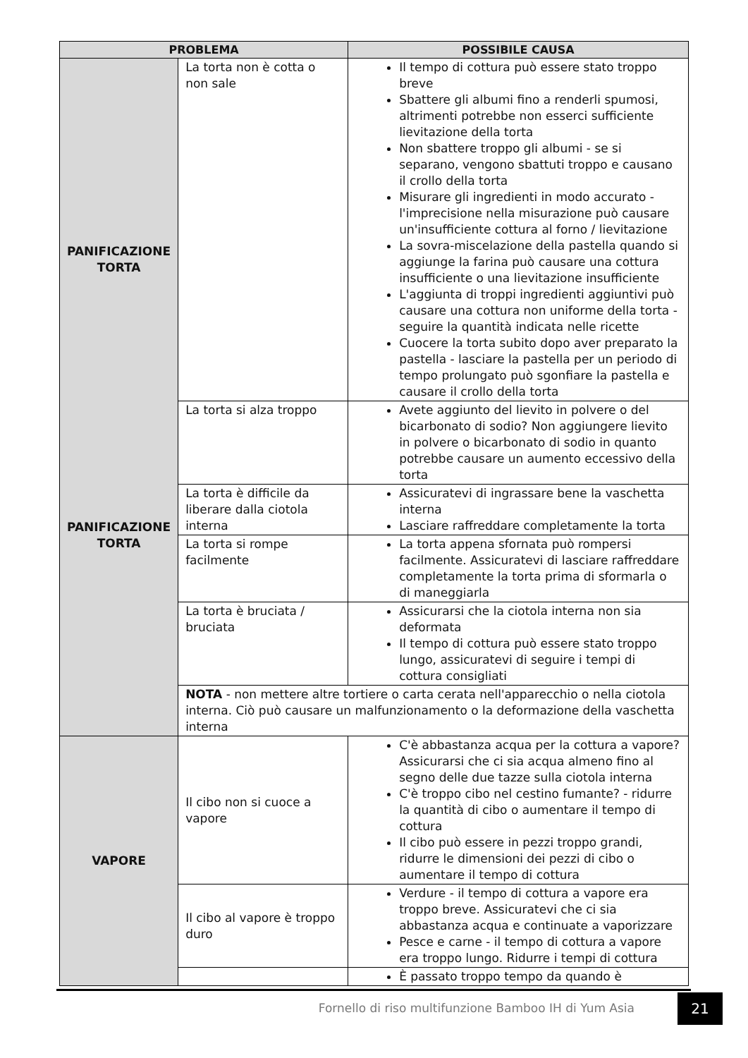| PROBLEMA | | POSSIBILE CAUSA |
| --- | --- | --- |
| PANIFICAZIONE TORTA PANIFICAZIONE TORTA | La torta non è cotta o non sale | Il tempo di cottura può essere stato troppo breve Sbattere gli albumi fino a renderli spumosi, altrimenti potrebbe non esserci sufficiente lievitazione della torta Non sbattere troppo gli albumi - se si separano, vengono sbattuti troppo e causano il crollo della torta Misurare gli ingredienti in modo accurato - l'imprecisione nella misurazione può causare un'insufficiente cottura al forno / lievitazione La sovra-miscelazione della pastella quando si aggiunge la farina può causare una cottura insufficiente o una lievitazione insufficiente L'aggiunta di troppi ingredienti aggiuntivi può causare una cottura non uniforme della torta - seguire la quantità indicata nelle ricette Cuocere la torta subito dopo aver preparato la pastella - lasciare la pastella per un periodo di tempo prolungato può sgonfiare la pastella e causare il crollo della torta |
| | La torta si alza troppo | Avete aggiunto del lievito in polvere o del bicarbonato di sodio? Non aggiungere lievito in polvere o bicarbonato di sodio in quanto potrebbe causare un aumento eccessivo della torta |
| | La torta è difficile da liberare dalla ciotola interna | Assicuratevi di ingrassare bene la vaschetta interna Lasciare raffreddare completamente la torta |
| | La torta si rompe facilmente | La torta appena sfornata può rompersi facilmente. Assicuratevi di lasciare raffreddare completamente la torta prima di sformarla o di maneggiarla |
| | La torta è bruciata / bruciata | Assicurarsi che la ciotola interna non sia deformata Il tempo di cottura può essere stato troppo lungo, assicuratevi di seguire i tempi di cottura consigliati |
| | NOTA - non mettere altre tortiere o carta cerata nell'apparecchio o nella ciotola interna. Ciò può causare un malfunzionamento o la deformazione della vaschetta interna | |
| VAPORE | Il cibo non si cuoce a vapore | C'è abbastanza acqua per la cottura a vapore? Assicurarsi che ci sia acqua almeno fino al segno delle due tazze sulla ciotola interna C'è troppo cibo nel cestino fumante? - ridurre la quantità di cibo o aumentare il tempo di cottura Il cibo può essere in pezzi troppo grandi, ridurre le dimensioni dei pezzi di cibo o aumentare il tempo di cottura |
| | Il cibo al vapore è troppo duro | Verdure - il tempo di cottura a vapore era troppo breve. Assicuratevi che ci sia abbastanza acqua e continuate a vaporizzare Pesce e carne - il tempo di cottura a vapore era troppo lungo. Ridurre i tempi di cottura |
| | | È passato troppo tempo da quando è |
Fornello di riso multifunzione Bamboo IH di Yum Asia
21